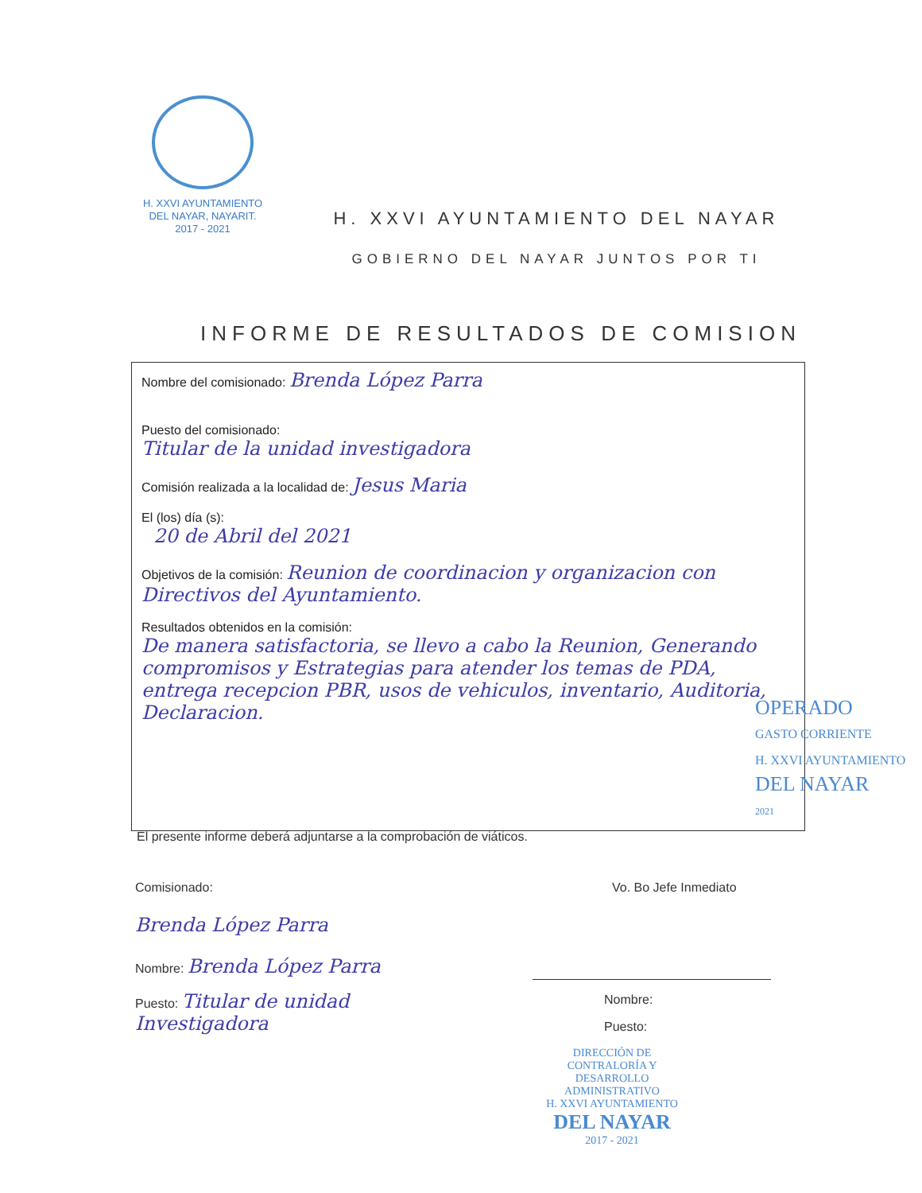H. XXVI AYUNTAMIENTO
DEL NAYAR, NAYARIT.
2017 - 2021
H. XXVI AYUNTAMIENTO DEL NAYAR
GOBIERNO DEL NAYAR JUNTOS POR TI
INFORME DE RESULTADOS DE COMISION
Nombre del comisionado: Brenda López Parra
Puesto del comisionado:
Titular de la unidad investigadora
Comisión realizada a la localidad de: Jesus Maria
El (los) día (s):
20 de Abril del 2021
Objetivos de la comisión: Reunion de coordinacion y organizacion con Directivos del Ayuntamiento.
Resultados obtenidos en la comisión:
De manera satisfactoria, se llevo a cabo la Reunion, Generando compromisos y Estrategias para atender los temas de PDA, entrega recepcion PBR, usos de vehiculos, inventario, Auditoria, Declaracion.
OPERADO
GASTO CORRIENTE
H. XXVI AYUNTAMIENTO
DEL NAYAR
2021
El presente informe deberá adjuntarse a la comprobación de viáticos.
Comisionado:
Brenda López Parra
Nombre: Brenda López Parra
Puesto: Titular de unidad Investigadora
Vo. Bo Jefe Inmediato
Nombre:
Puesto:
DIRECCIÓN DE CONTRALORÍA Y DESARROLLO ADMINISTRATIVO
H. XXVI AYUNTAMIENTO
DEL NAYAR
2017 - 2021